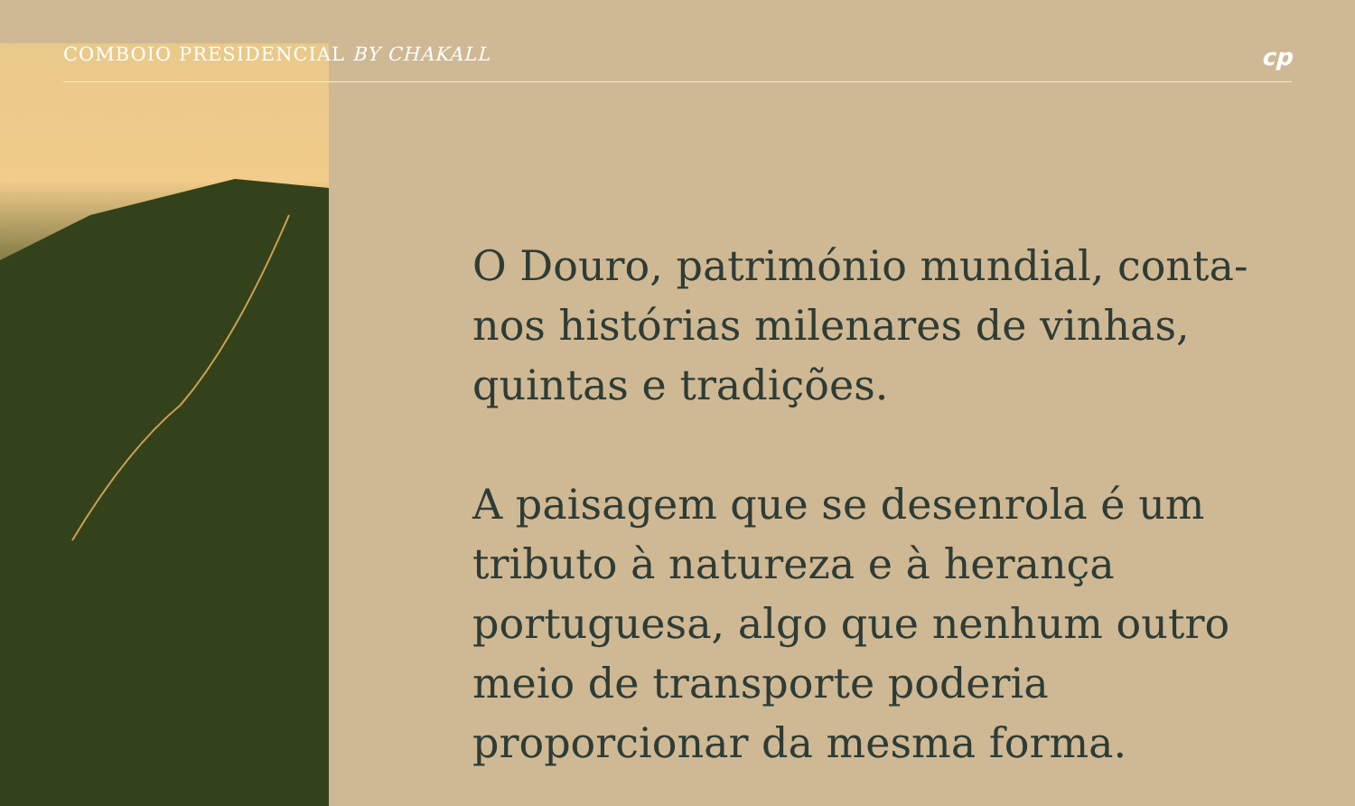COMBOIO PRESIDENCIAL BY CHAKALL
cp
O Douro, património mundial, conta-nos histórias milenares de vinhas, quintas e tradições.
A paisagem que se desenrola é um tributo à natureza e à herança portuguesa, algo que nenhum outro meio de transporte poderia proporcionar da mesma forma.